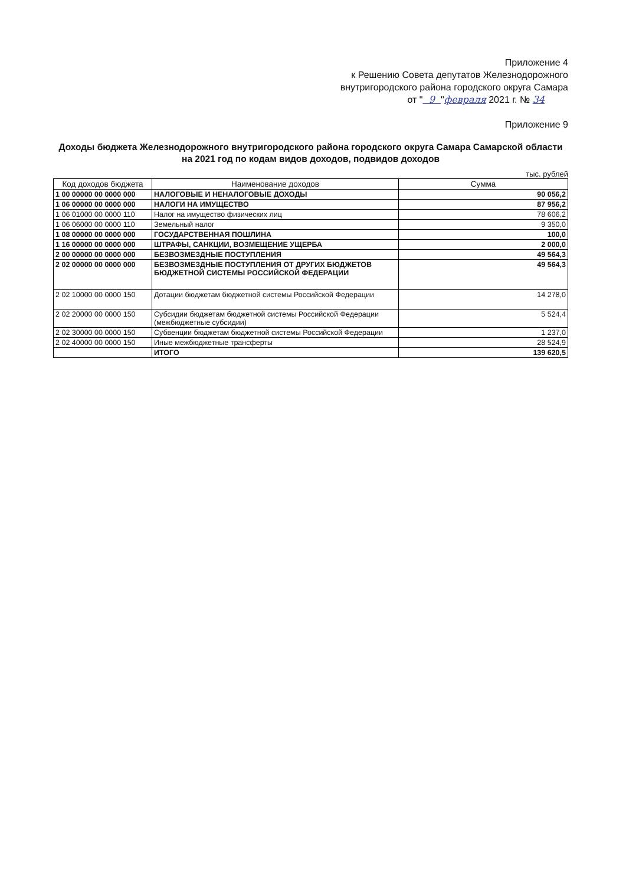Приложение 4
к Решению Совета депутатов Железнодорожного
внутригородского района городского округа Самара
от " 9 "февраля 2021 г. № 34
Приложение 9
Доходы бюджета Железнодорожного внутригородского района городского округа Самара Самарской области на 2021 год по кодам видов доходов, подвидов доходов
тыс. рублей
| Код доходов бюджета | Наименование доходов | Сумма |
| --- | --- | --- |
| 1 00 00000 00 0000 000 | НАЛОГОВЫЕ И НЕНАЛОГОВЫЕ ДОХОДЫ | 90 056,2 |
| 1 06 00000 00 0000 000 | НАЛОГИ НА ИМУЩЕСТВО | 87 956,2 |
| 1 06 01000 00 0000 110 | Налог на имущество физических лиц | 78 606,2 |
| 1 06 06000 00 0000 110 | Земельный налог | 9 350,0 |
| 1 08 00000 00 0000 000 | ГОСУДАРСТВЕННАЯ ПОШЛИНА | 100,0 |
| 1 16 00000 00 0000 000 | ШТРАФЫ, САНКЦИИ, ВОЗМЕЩЕНИЕ УЩЕРБА | 2 000,0 |
| 2 00 00000 00 0000 000 | БЕЗВОЗМЕЗДНЫЕ ПОСТУПЛЕНИЯ | 49 564,3 |
| 2 02 00000 00 0000 000 | БЕЗВОЗМЕЗДНЫЕ ПОСТУПЛЕНИЯ ОТ ДРУГИХ БЮДЖЕТОВ БЮДЖЕТНОЙ СИСТЕМЫ РОССИЙСКОЙ ФЕДЕРАЦИИ | 49 564,3 |
| 2 02 10000 00 0000 150 | Дотации бюджетам бюджетной системы Российской Федерации | 14 278,0 |
| 2 02 20000 00 0000 150 | Субсидии бюджетам бюджетной системы Российской Федерации (межбюджетные субсидии) | 5 524,4 |
| 2 02 30000 00 0000 150 | Субвенции бюджетам бюджетной системы Российской Федерации | 1 237,0 |
| 2 02 40000 00 0000 150 | Иные межбюджетные трансферты | 28 524,9 |
| | ИТОГО | 139 620,5 |